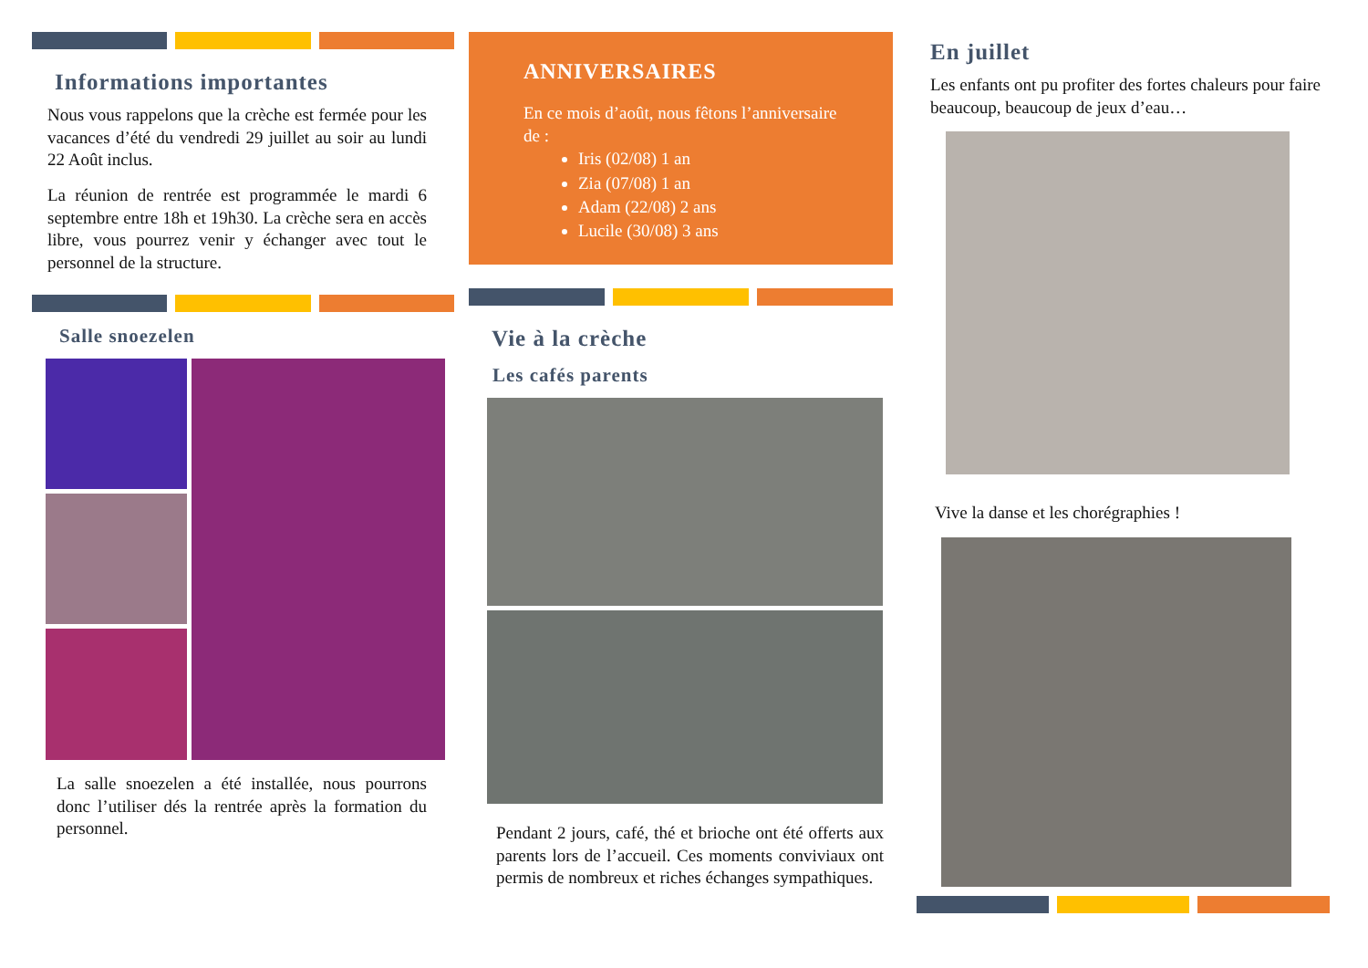Informations importantes
Nous vous rappelons que la crèche est fermée pour les vacances d’été du vendredi 29 juillet au soir au lundi 22 Août inclus.
La réunion de rentrée est programmée le mardi 6 septembre entre 18h et 19h30. La crèche sera en accès libre, vous pourrez venir y échanger avec tout le personnel de la structure.
Salle snoezelen
La salle snoezelen a été installée, nous pourrons donc l’utiliser dés la rentrée après la formation du personnel.
ANNIVERSAIRES
En ce mois d’août, nous fêtons l’anniversaire de :
Iris (02/08) 1 an
Zia (07/08) 1 an
Adam (22/08) 2 ans
Lucile (30/08) 3 ans
Vie à la crèche
Les cafés parents
Pendant 2 jours, café, thé et brioche ont été offerts aux parents lors de l’accueil. Ces moments conviviaux ont permis de nombreux et riches échanges sympathiques.
En juillet
Les enfants ont pu profiter des fortes chaleurs pour faire beaucoup, beaucoup de jeux d’eau…
Vive la danse et les chorégraphies !